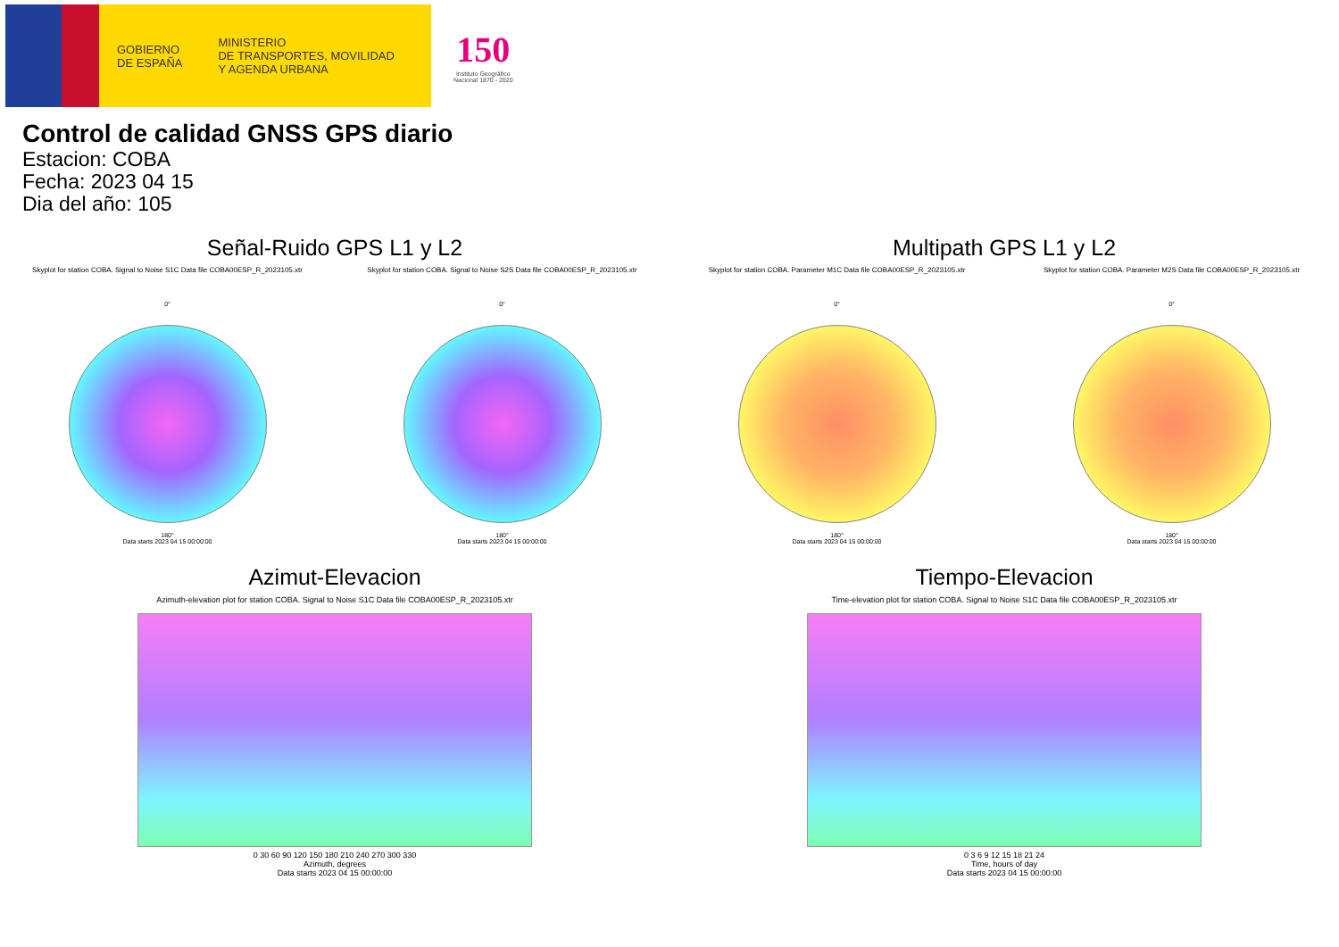GOBIERNO
DE ESPAÑA
MINISTERIO
DE TRANSPORTES, MOVILIDAD
Y AGENDA URBANA
150
Instituto Geográfico
Nacional 1870 - 2020
Control de calidad GNSS GPS diario
Estacion: COBA
Fecha: 2023 04 15
Dia del año: 105
Señal-Ruido GPS L1 y L2
Skyplot for station COBA. Signal to Noise S1C Data file COBA00ESP_R_2023105.xtr
0°
180°
Data starts 2023 04 15 00:00:00
Skyplot for station COBA. Signal to Noise S2S Data file COBA00ESP_R_2023105.xtr
0°
180°
Data starts 2023 04 15 00:00:00
Multipath GPS L1 y L2
Skyplot for station COBA. Parameter M1C Data file COBA00ESP_R_2023105.xtr
0°
180°
Data starts 2023 04 15 00:00:00
Skyplot for station COBA. Parameter M2S Data file COBA00ESP_R_2023105.xtr
0°
180°
Data starts 2023 04 15 00:00:00
Azimut-Elevacion
Azimuth-elevation plot for station COBA. Signal to Noise S1C Data file COBA00ESP_R_2023105.xtr
0 30 60 90 120 150 180 210 240 270 300 330
Azimuth, degrees
Data starts 2023 04 15 00:00:00
Tiempo-Elevacion
Time-elevation plot for station COBA. Signal to Noise S1C Data file COBA00ESP_R_2023105.xtr
0 3 6 9 12 15 18 21 24
Time, hours of day
Data starts 2023 04 15 00:00:00